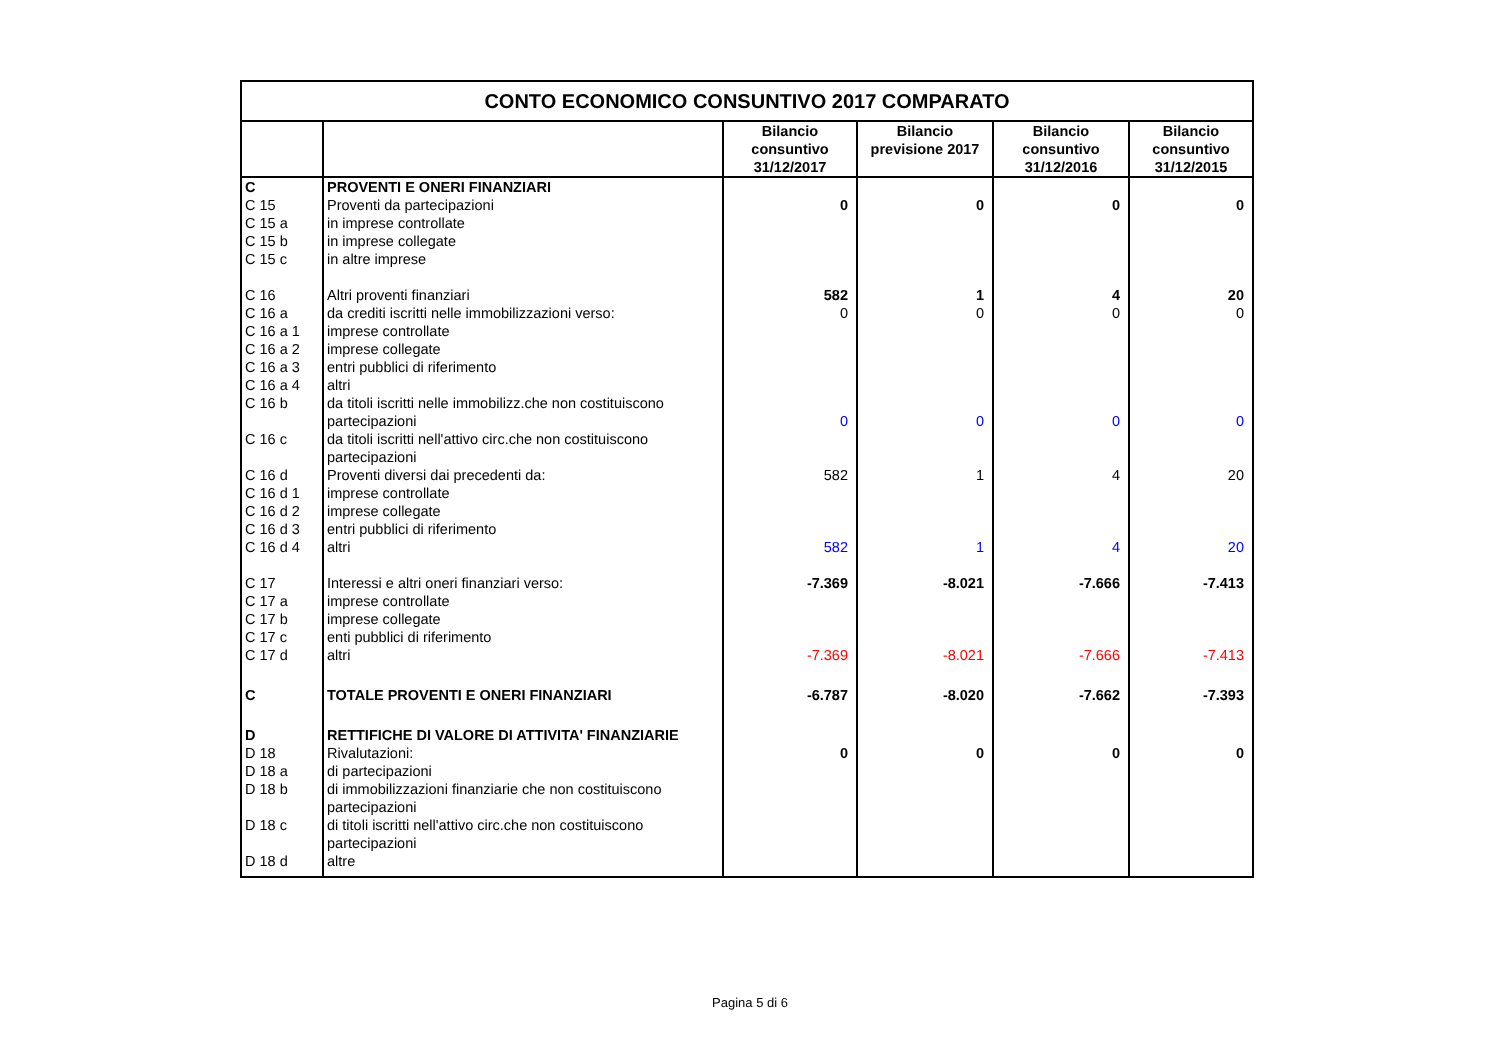| CONTO ECONOMICO CONSUNTIVO 2017 COMPARATO | | | | | |
| | | Bilancio consuntivo 31/12/2017 | Bilancio previsione 2017 | Bilancio consuntivo 31/12/2016 | Bilancio consuntivo 31/12/2015 |
| C | PROVENTI E ONERI FINANZIARI | | | | |
| C 15 | Proventi da partecipazioni | 0 | 0 | 0 | 0 |
| C 15 a | in imprese controllate | | | | |
| C 15 b | in imprese collegate | | | | |
| C 15 c | in altre imprese | | | | |
| C 16 | Altri proventi finanziari | 582 | 1 | 4 | 20 |
| C 16 a | da crediti iscritti nelle immobilizzazioni verso: | 0 | 0 | 0 | 0 |
| C 16 a 1 | imprese controllate | | | | |
| C 16 a 2 | imprese collegate | | | | |
| C 16 a 3 | entri pubblici di riferimento | | | | |
| C 16 a 4 | altri | | | | |
| C 16 b | da titoli iscritti nelle immobilizz.che non costituiscono partecipazioni | 0 | 0 | 0 | 0 |
| C 16 c | da titoli iscritti nell'attivo circ.che non costituiscono partecipazioni | | | | |
| C 16 d | Proventi diversi dai precedenti da: | 582 | 1 | 4 | 20 |
| C 16 d 1 | imprese controllate | | | | |
| C 16 d 2 | imprese collegate | | | | |
| C 16 d 3 | entri pubblici di riferimento | | | | |
| C 16 d 4 | altri | 582 | 1 | 4 | 20 |
| C 17 | Interessi e altri oneri finanziari verso: | -7.369 | -8.021 | -7.666 | -7.413 |
| C 17 a | imprese controllate | | | | |
| C 17 b | imprese collegate | | | | |
| C 17 c | enti pubblici di riferimento | | | | |
| C 17 d | altri | -7.369 | -8.021 | -7.666 | -7.413 |
| C | TOTALE PROVENTI E ONERI FINANZIARI | -6.787 | -8.020 | -7.662 | -7.393 |
| D | RETTIFICHE DI VALORE DI ATTIVITA' FINANZIARIE | | | | |
| D 18 | Rivalutazioni: | 0 | 0 | 0 | 0 |
| D 18 a | di partecipazioni | | | | |
| D 18 b | di immobilizzazioni finanziarie che non costituiscono partecipazioni | | | | |
| D 18 c | di titoli iscritti nell'attivo circ.che non costituiscono partecipazioni | | | | |
| D 18 d | altre | | | | |
Pagina 5 di 6